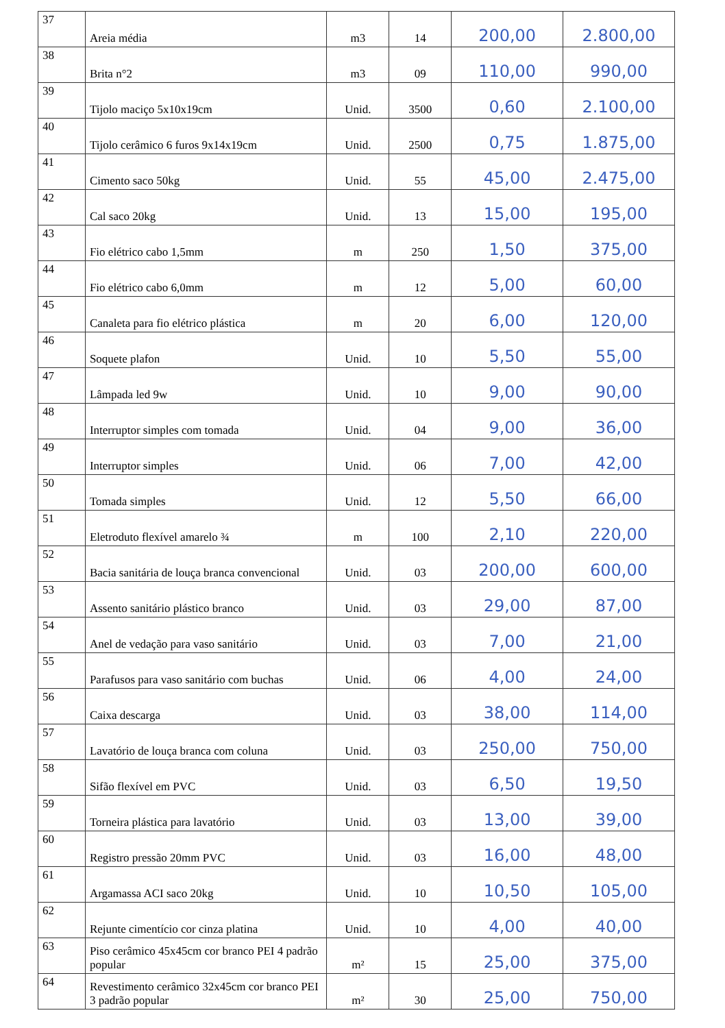| 37 | Areia média | m3 | 14 | 200,00 | 2.800,00 |
| 38 | Brita n°2 | m3 | 09 | 110,00 | 990,00 |
| 39 | Tijolo maciço 5x10x19cm | Unid. | 3500 | 0,60 | 2.100,00 |
| 40 | Tijolo cerâmico 6 furos 9x14x19cm | Unid. | 2500 | 0,75 | 1.875,00 |
| 41 | Cimento saco 50kg | Unid. | 55 | 45,00 | 2.475,00 |
| 42 | Cal saco 20kg | Unid. | 13 | 15,00 | 195,00 |
| 43 | Fio elétrico cabo 1,5mm | m | 250 | 1,50 | 375,00 |
| 44 | Fio elétrico cabo 6,0mm | m | 12 | 5,00 | 60,00 |
| 45 | Canaleta para fio elétrico plástica | m | 20 | 6,00 | 120,00 |
| 46 | Soquete plafon | Unid. | 10 | 5,50 | 55,00 |
| 47 | Lâmpada led 9w | Unid. | 10 | 9,00 | 90,00 |
| 48 | Interruptor simples com tomada | Unid. | 04 | 9,00 | 36,00 |
| 49 | Interruptor simples | Unid. | 06 | 7,00 | 42,00 |
| 50 | Tomada simples | Unid. | 12 | 5,50 | 66,00 |
| 51 | Eletroduto flexível amarelo ¾ | m | 100 | 2,10 | 220,00 |
| 52 | Bacia sanitária de louça branca convencional | Unid. | 03 | 200,00 | 600,00 |
| 53 | Assento sanitário plástico branco | Unid. | 03 | 29,00 | 87,00 |
| 54 | Anel de vedação para vaso sanitário | Unid. | 03 | 7,00 | 21,00 |
| 55 | Parafusos para vaso sanitário com buchas | Unid. | 06 | 4,00 | 24,00 |
| 56 | Caixa descarga | Unid. | 03 | 38,00 | 114,00 |
| 57 | Lavatório de louça branca com coluna | Unid. | 03 | 250,00 | 750,00 |
| 58 | Sifão flexível em PVC | Unid. | 03 | 6,50 | 19,50 |
| 59 | Torneira plástica para lavatório | Unid. | 03 | 13,00 | 39,00 |
| 60 | Registro pressão 20mm PVC | Unid. | 03 | 16,00 | 48,00 |
| 61 | Argamassa ACI saco 20kg | Unid. | 10 | 10,50 | 105,00 |
| 62 | Rejunte cimentício cor cinza platina | Unid. | 10 | 4,00 | 40,00 |
| 63 | Piso cerâmico 45x45cm cor branco PEI 4 padrão popular | m² | 15 | 25,00 | 375,00 |
| 64 | Revestimento cerâmico 32x45cm cor branco PEI 3 padrão popular | m² | 30 | 25,00 | 750,00 |